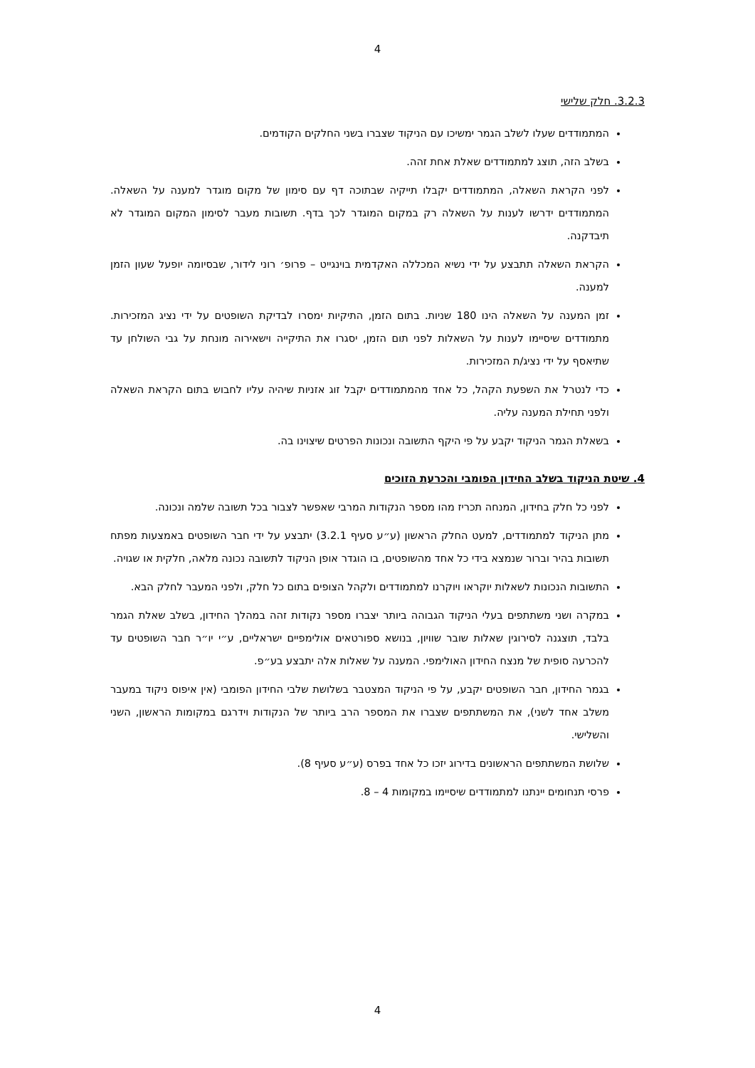4
3.2.3. חלק שלישי
המתמודדים שעלו לשלב הגמר ימשיכו עם הניקוד שצברו בשני החלקים הקודמים.
בשלב הזה, תוצג למתמודדים שאלת אחת זהה.
לפני הקראת השאלה, המתמודדים יקבלו תייקיה שבתוכה דף עם סימון של מקום מוגדר למענה על השאלה. המתמודדים ידרשו לענות על השאלה רק במקום המוגדר לכך בדף. תשובות מעבר לסימון המקום המוגדר לא תיבדקנה.
הקראת השאלה תתבצע על ידי נשיא המכללה האקדמית בוינגייט – פרופ׳ רוני לידור, שבסיומה יופעל שעון הזמן למענה.
זמן המענה על השאלה הינו 180 שניות. בתום הזמן, התיקיות ימסרו לבדיקת השופטים על ידי נציג המזכירות. מתמודדים שיסיימו לענות על השאלות לפני תום הזמן, יסגרו את התיקייה וישאירוה מונחת על גבי השולחן עד שתיאסף על ידי נציג/ת המזכירות.
כדי לנטרל את השפעת הקהל, כל אחד מהמתמודדים יקבל זוג אזניות שיהיה עליו לחבוש בתום הקראת השאלה ולפני תחילת המענה עליה.
בשאלת הגמר הניקוד יקבע על פי היקף התשובה ונכונות הפרטים שיצוינו בה.
4. שיטת הניקוד בשלב החידון הפומבי והכרעת הזוכים
לפני כל חלק בחידון, המנחה תכריז מהו מספר הנקודות המרבי שאפשר לצבור בכל תשובה שלמה ונכונה.
מתן הניקוד למתמודדים, למעט החלק הראשון (ע״ע סעיף 3.2.1) יתבצע על ידי חבר השופטים באמצעות מפתח תשובות בהיר וברור שנמצא בידי כל אחד מהשופטים, בו הוגדר אופן הניקוד לתשובה נכונה מלאה, חלקית או שגויה.
התשובות הנכונות לשאלות יוקראו ויוקרנו למתמודדים ולקהל הצופים בתום כל חלק, ולפני המעבר לחלק הבא.
במקרה ושני משתתפים בעלי הניקוד הגבוהה ביותר יצברו מספר נקודות זהה במהלך החידון, בשלב שאלת הגמר בלבד, תוצגנה לסירוגין שאלות שובר שוויון, בנושא ספורטאים אולימפיים ישראליים, ע״י יו״ר חבר השופטים עד להכרעה סופית של מנצח החידון האולימפי. המענה על שאלות אלה יתבצע בע״פ.
בגמר החידון, חבר השופטים יקבע, על פי הניקוד המצטבר בשלושת שלבי החידון הפומבי (אין איפוס ניקוד במעבר משלב אחד לשני), את המשתתפים שצברו את המספר הרב ביותר של הנקודות וידרגם במקומות הראשון, השני והשלישי.
שלושת המשתתפים הראשונים בדירוג יזכו כל אחד בפרס (ע״ע סעיף 8).
פרסי תנחומים יינתנו למתמודדים שיסיימו במקומות 4 – 8.
4